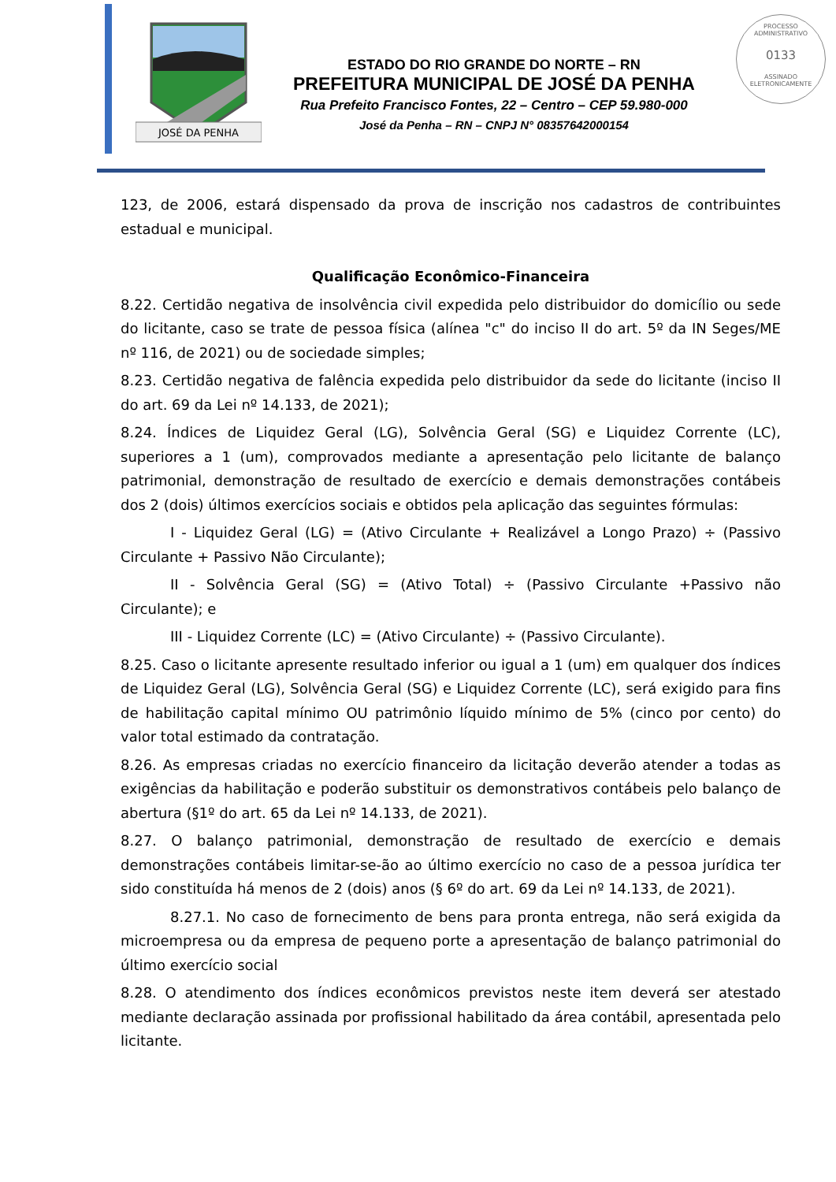PROCESSO ADMINISTRATIVO
0133
ASSINADO
ELETRONICAMENTE
JOSÉ DA PENHA
ESTADO DO RIO GRANDE DO NORTE – RN
PREFEITURA MUNICIPAL DE JOSÉ DA PENHA
Rua Prefeito Francisco Fontes, 22 – Centro – CEP 59.980-000
José da Penha – RN – CNPJ N° 08357642000154
123, de 2006, estará dispensado da prova de inscrição nos cadastros de contribuintes estadual e municipal.
Qualificação Econômico-Financeira
8.22. Certidão negativa de insolvência civil expedida pelo distribuidor do domicílio ou sede do licitante, caso se trate de pessoa física (alínea "c" do inciso II do art. 5º da IN Seges/ME nº 116, de 2021) ou de sociedade simples;
8.23. Certidão negativa de falência expedida pelo distribuidor da sede do licitante (inciso II do art. 69 da Lei nº 14.133, de 2021);
8.24. Índices de Liquidez Geral (LG), Solvência Geral (SG) e Liquidez Corrente (LC), superiores a 1 (um), comprovados mediante a apresentação pelo licitante de balanço patrimonial, demonstração de resultado de exercício e demais demonstrações contábeis dos 2 (dois) últimos exercícios sociais e obtidos pela aplicação das seguintes fórmulas:
I - Liquidez Geral (LG) = (Ativo Circulante + Realizável a Longo Prazo) ÷ (Passivo Circulante + Passivo Não Circulante);
II - Solvência Geral (SG) = (Ativo Total) ÷ (Passivo Circulante +Passivo não Circulante); e
III - Liquidez Corrente (LC) = (Ativo Circulante) ÷ (Passivo Circulante).
8.25. Caso o licitante apresente resultado inferior ou igual a 1 (um) em qualquer dos índices de Liquidez Geral (LG), Solvência Geral (SG) e Liquidez Corrente (LC), será exigido para fins de habilitação capital mínimo OU patrimônio líquido mínimo de 5% (cinco por cento) do valor total estimado da contratação.
8.26. As empresas criadas no exercício financeiro da licitação deverão atender a todas as exigências da habilitação e poderão substituir os demonstrativos contábeis pelo balanço de abertura (§1º do art. 65 da Lei nº 14.133, de 2021).
8.27. O balanço patrimonial, demonstração de resultado de exercício e demais demonstrações contábeis limitar-se-ão ao último exercício no caso de a pessoa jurídica ter sido constituída há menos de 2 (dois) anos (§ 6º do art. 69 da Lei nº 14.133, de 2021).
8.27.1. No caso de fornecimento de bens para pronta entrega, não será exigida da microempresa ou da empresa de pequeno porte a apresentação de balanço patrimonial do último exercício social
8.28. O atendimento dos índices econômicos previstos neste item deverá ser atestado mediante declaração assinada por profissional habilitado da área contábil, apresentada pelo licitante.